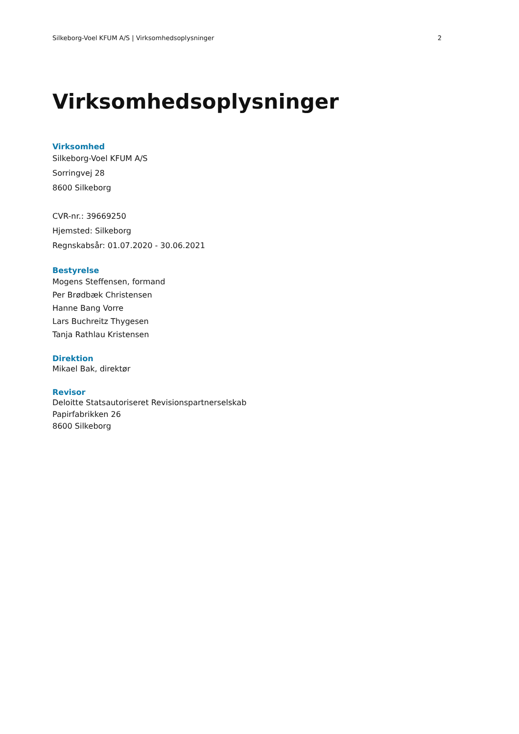Silkeborg-Voel KFUM A/S | Virksomhedsoplysninger 2
Virksomhedsoplysninger
Virksomhed
Silkeborg-Voel KFUM A/S
Sorringvej 28
8600 Silkeborg
CVR-nr.: 39669250
Hjemsted: Silkeborg
Regnskabsår: 01.07.2020 - 30.06.2021
Bestyrelse
Mogens Steffensen, formand
Per Brødbæk Christensen
Hanne Bang Vorre
Lars Buchreitz Thygesen
Tanja Rathlau Kristensen
Direktion
Mikael Bak, direktør
Revisor
Deloitte Statsautoriseret Revisionspartnerselskab
Papirfabrikken 26
8600 Silkeborg